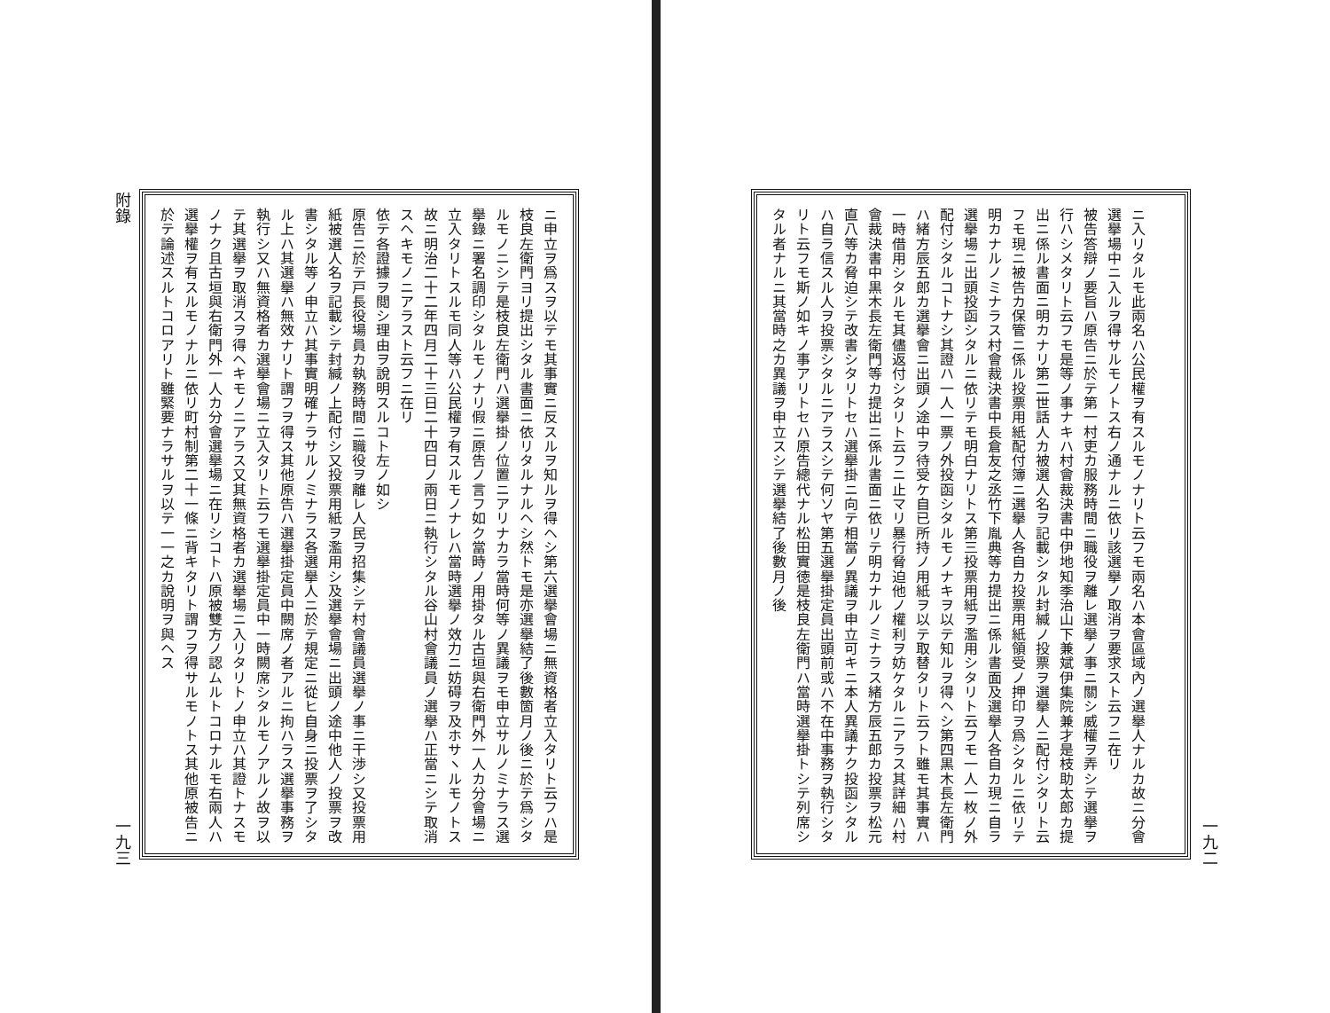一九二
ニ入リタルモ此兩名ハ公民權ヲ有スルモノナリト云フモ兩名ハ本會區域內ノ選擧人ナルカ故ニ分會選擧場中ニ入ルヲ得サルモノトス右ノ通ナルニ依リ該選擧ノ取消ヲ要求スト云フニ在リ
被告答辯ノ要旨ハ原告ニ於テ第一村吏カ服務時間ニ職役ヲ離レ選擧ノ事ニ關シ威權ヲ弄シテ選擧ヲ行ハシメタリト云フモ是等ノ事ナキハ村會裁決書中伊地知季治山下兼斌伊集院兼才是枝助太郎カ提出ニ係ル書面ニ明カナリ第二世話人カ被選人名ヲ記載シタル封緘ノ投票ヲ選擧人ニ配付シタリト云フモ現ニ被告カ保管ニ係ル投票用紙配付簿ニ選擧人各自カ投票用紙領受ノ押印ヲ爲シタルニ依リテ明カナルノミナラス村會裁決書中長倉友之丞竹下胤典等カ提出ニ係ル書面及選擧人各自カ現ニ自ラ選擧場ニ出頭投函シタルニ依リテモ明白ナリトス第三投票用紙ヲ濫用シタリト云フモ一人一枚ノ外配付シタルコトナシ其證ハ一人一票ノ外投函シタルモノナキヲ以テ知ルヲ得ヘシ第四黒木長左衛門ハ緒方辰五郎カ選擧會ニ出頭ノ途中ヲ待受ケ自已所持ノ用紙ヲ以テ取替タリト云フト雖モ其事實ハ一時借用シタルモ其儘返付シタリト云フニ止マリ暴行脅迫他ノ權利ヲ妨ケタルニアラス其詳細ハ村會裁決書中黒木長左衛門等カ提出ニ係ル書面ニ依リテ明カナルノミナラス緒方辰五郎カ投票ヲ松元直八等カ脅迫シテ改書シタリトセハ選擧掛ニ向テ相當ノ異議ヲ申立可キニ本人異議ナク投函シタルハ自ラ信スル人ヲ投票シタルニアラスシテ何ソヤ第五選擧掛定員出頭前或ハ不在中事務ヲ執行シタリト云フモ斯ノ如キノ事アリトセハ原告總代ナル松田實徳是枝良左衛門ハ當時選擧掛トシテ列席シタル者ナルニ其當時之カ異議ヲ申立スシテ選擧結了後數月ノ後
ニ申立ヲ爲スヲ以テモ其事實ニ反スルヲ知ルヲ得ヘシ第六選擧會場ニ無資格者立入タリト云フハ是枝良左衛門ヨリ提出シタル書面ニ依リタルナルヘシ然トモ是亦選擧結了後數箇月ノ後ニ於テ爲シタルモノニシテ是枝良左衛門ハ選擧掛ノ位置ニアリナカラ當時何等ノ異議ヲモ申立サルノミナラス選擧錄ニ署名調印シタルモノナリ假ニ原告ノ言フ如ク當時ノ用掛タル古垣與右衛門外一人カ分會場ニ立入タリトスルモ同人等ハ公民權ヲ有スルモノナレハ當時選擧ノ效力ニ妨碍ヲ及ホサヽルモノトス故ニ明治二十二年四月二十三日二十四日ノ兩日ニ執行シタル谷山村會議員ノ選擧ハ正當ニシテ取消スヘキモノニアラスト云フニ在リ
依テ各證據ヲ閲シ理由ヲ說明スルコト左ノ如シ
原告ニ於テ戸長役場員カ執務時間ニ職役ヲ離レ人民ヲ招集シテ村會議員選擧ノ事ニ干渉シ又投票用紙被選人名ヲ記載シテ封緘ノ上配付シ又投票用紙ヲ濫用シ及選擧會場ニ出頭ノ途中他人ノ投票ヲ改書シタル等ノ申立ハ其事實明確ナラサルノミナラス各選擧人ニ於テ規定ニ從ヒ自身ニ投票ヲ了シタル上ハ其選擧ハ無效ナリト謂フヲ得ス其他原告ハ選擧掛定員中闕席ノ者アルニ拘ハラス選擧事務ヲ執行シ又ハ無資格者カ選擧會場ニ立入タリト云フモ選擧掛定員中一時闕席シタルモノアルノ故ヲ以テ其選擧ヲ取消スヲ得ヘキモノニアラス又其無資格者カ選擧場ニ入リタリトノ申立ハ其證トナスモノナク且古垣與右衛門外一人カ分會選擧場ニ在リシコトハ原被雙方ノ認ムルトコロナルモ右兩人ハ選擧權ヲ有スルモノナルニ依リ町村制第二十一條ニ背キタリト謂フヲ得サルモノトス其他原被告ニ於テ論述スルトコロアリト雖緊要ナラサルヲ以テ一一之カ說明ヲ與ヘス
附錄 一九三